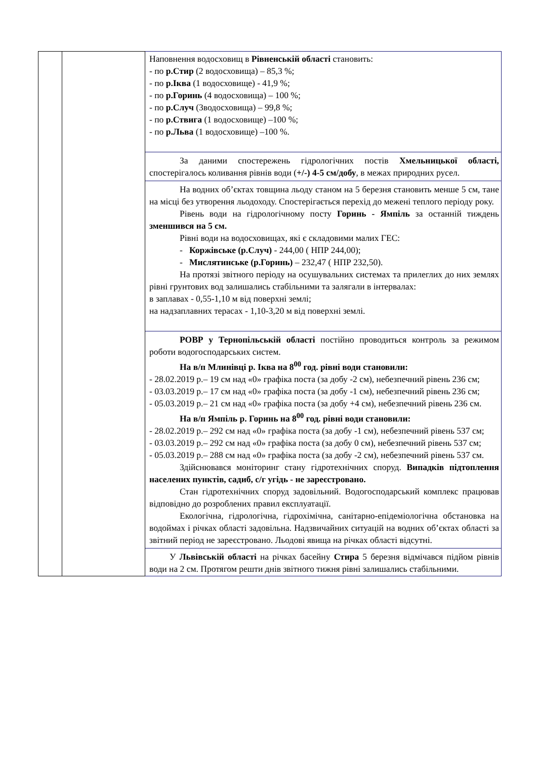| | | Наповнення водосховищ в Рівненській області становить: - по р.Стир (2 водосховища) – 85,3 %; - по р.Іква (1 водосховище) - 41,9 %; - по р.Горинь (4 водосховища) – 100 %; - по р.Случ (3водосховища) – 99,8 %; - по р.Ствига (1 водосховище) –100 %; - по р.Льва (1 водосховище) –100 %. За даними спостережень гідрологічних постів Хмельницької області, спостерігалось коливання рівнів води ( +/-) 4-5 см/добу , в межах природних русел. На водних об’єктах товщина льоду станом на 5 березня становить менше 5 см, тане на місці без утворення льодоходу. Спостерігається перехід до межені теплого періоду року. Рівень води на гідрологічному посту Горинь - Ямпіль за останній тиждень зменшився на 5 см. Рівні води на водосховищах, які є складовими малих ГЕС: - Коржівське (р.Случ) - 244,00 ( НПР 244,00); - Мислятинське (р.Горинь) – 232,47 ( НПР 232,50). На протязі звітного періоду на осушувальних системах та прилеглих до них землях рівні грунтових вод залишались стабільними та залягали в інтервалах: в заплавах - 0,55-1,10 м від поверхні землі; на надзаплавних терасах - 1,10-3,20 м від поверхні землі. РОВР у Тернопільській області постійно проводиться контроль за режимом роботи водогосподарських систем. На в/п Млинівці р. Іква на 8<sup>00</sup> год. рівні води становили: - 28.02.2019 р.– 19 см над «0» графіка поста (за добу -2 см), небезпечний рівень 236 см; - 03.03.2019 р.– 17 см над «0» графіка поста (за добу -1 см), небезпечний рівень 236 см; - 05.03.2019 р.– 21 см над «0» графіка поста (за добу +4 см), небезпечний рівень 236 см. На в/п Ямпіль р. Горинь на 8<sup>00</sup> год. рівні води становили: - 28.02.2019 р.– 292 см над «0» графіка поста (за добу -1 см), небезпечний рівень 537 см; - 03.03.2019 р.– 292 см над «0» графіка поста (за добу 0 см), небезпечний рівень 537 см; - 05.03.2019 р.– 288 см над «0» графіка поста (за добу -2 см), небезпечний рівень 537 см. Здійснювався моніторинг стану гідротехнічних споруд. Випадків підтоплення населених пунктів, садиб, с/г угідь - не зареєстровано. Стан гідротехнічних споруд задовільний. Водогосподарський комплекс працював відповідно до розроблених правил експлуатації. Екологічна, гідрологічна, гідрохімічна, санітарно-епідеміологічна обстановка на водоймах і річках області задовільна. Надзвичайних ситуацій на водних об’єктах області за звітний період не зареєстровано. Льодові явища на річках області відсутні. У Львівській області на річках басейну Стира 5 березня відмічався підйом рівнів води на 2 см. Протягом решти днів звітного тижня рівні залишались стабільними. |